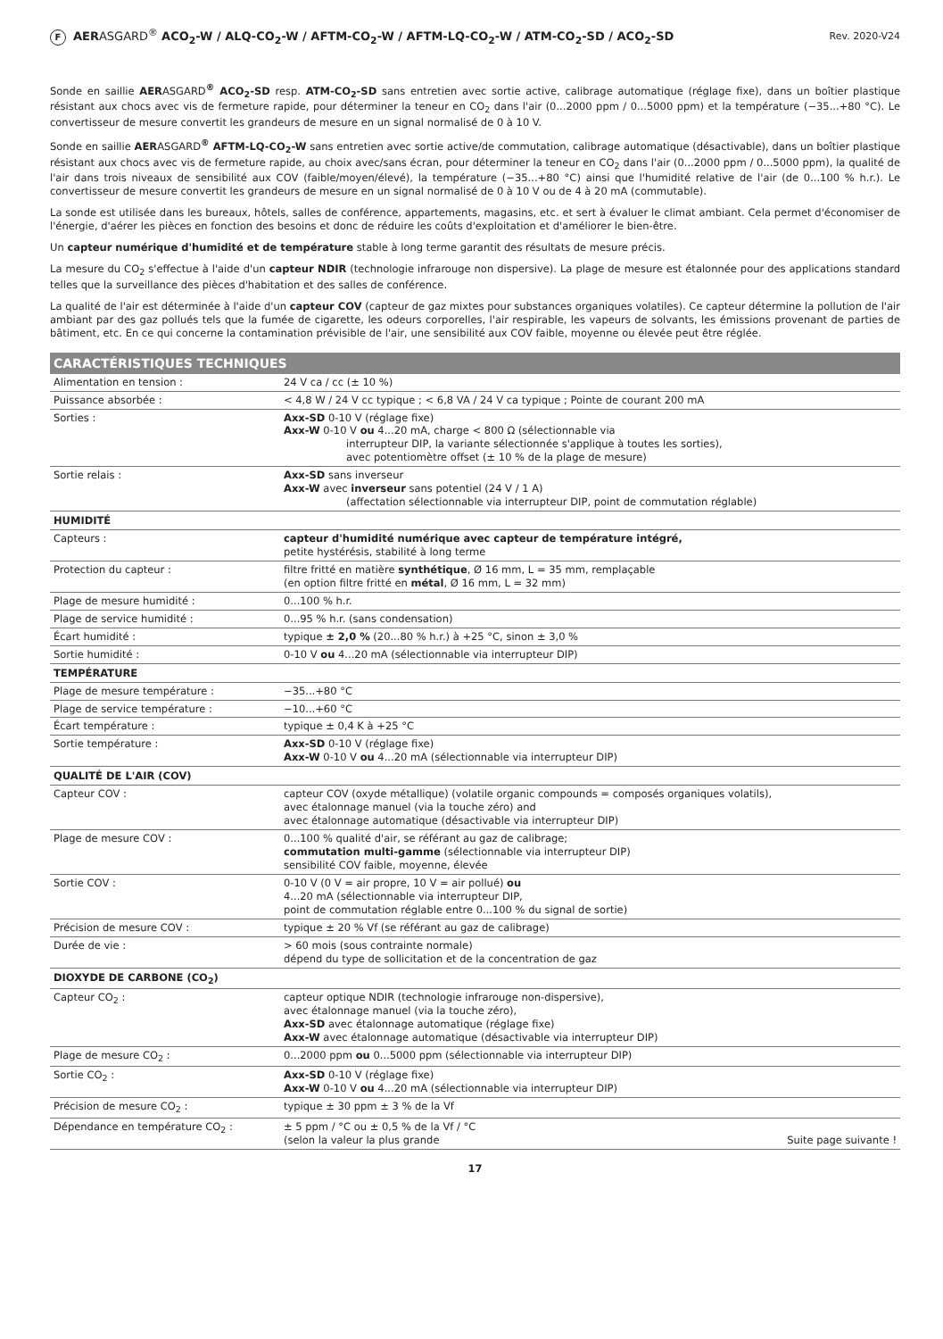F AERASGARD<sup>®</sup> ACO<sub>2</sub>-W / ALQ-CO<sub>2</sub>-W / AFTM-CO<sub>2</sub>-W / AFTM-LQ-CO<sub>2</sub>-W / ATM-CO<sub>2</sub>-SD / ACO<sub>2</sub>-SD
Rev. 2020-V24
Sonde en saillie AERASGARD<sup>®</sup> ACO<sub>2</sub>-SD resp. ATM-CO<sub>2</sub>-SD sans entretien avec sortie active, calibrage automatique (réglage fixe), dans un boîtier plastique résistant aux chocs avec vis de fermeture rapide, pour déterminer la teneur en CO<sub>2</sub> dans l'air (0...2000 ppm / 0...5000 ppm) et la température (−35...+80 °C). Le convertisseur de mesure convertit les grandeurs de mesure en un signal normalisé de 0 à 10 V.
Sonde en saillie AERASGARD<sup>®</sup> AFTM-LQ-CO<sub>2</sub>-W sans entretien avec sortie active/de commutation, calibrage automatique (désactivable), dans un boîtier plastique résistant aux chocs avec vis de fermeture rapide, au choix avec/sans écran, pour déterminer la teneur en CO<sub>2</sub> dans l'air (0...2000 ppm / 0...5000 ppm), la qualité de l'air dans trois niveaux de sensibilité aux COV (faible/moyen/élevé), la température (−35...+80 °C) ainsi que l'humidité relative de l'air (de 0...100 % h.r.). Le convertisseur de mesure convertit les grandeurs de mesure en un signal normalisé de 0 à 10 V ou de 4 à 20 mA (commutable).
La sonde est utilisée dans les bureaux, hôtels, salles de conférence, appartements, magasins, etc. et sert à évaluer le climat ambiant. Cela permet d'économiser de l'énergie, d'aérer les pièces en fonction des besoins et donc de réduire les coûts d'exploitation et d'améliorer le bien-être.
Un capteur numérique d'humidité et de température stable à long terme garantit des résultats de mesure précis.
La mesure du CO<sub>2</sub> s'effectue à l'aide d'un capteur NDIR (technologie infrarouge non dispersive). La plage de mesure est étalonnée pour des applications standard telles que la surveillance des pièces d'habitation et des salles de conférence.
La qualité de l'air est déterminée à l'aide d'un capteur COV (capteur de gaz mixtes pour substances organiques volatiles). Ce capteur détermine la pollution de l'air ambiant par des gaz pollués tels que la fumée de cigarette, les odeurs corporelles, l'air respirable, les vapeurs de solvants, les émissions provenant de parties de bâtiment, etc. En ce qui concerne la contamination prévisible de l'air, une sensibilité aux COV faible, moyenne ou élevée peut être réglée.
| CARACTÉRISTIQUES TECHNIQUES | |
| --- | --- |
| Alimentation en tension : | 24 V ca / cc (± 10 %) |
| Puissance absorbée : | < 4,8 W / 24 V cc typique ; < 6,8 VA / 24 V ca typique ; Pointe de courant 200 mA |
| Sorties : | Axx-SD 0-10 V (réglage fixe) Axx-W 0-10 V ou 4...20 mA, charge < 800 Ω (sélectionnable via interrupteur DIP, la variante sélectionnée s'applique à toutes les sorties), avec potentiomètre offset (± 10 % de la plage de mesure) |
| Sortie relais : | Axx-SD sans inverseur Axx-W avec inverseur sans potentiel (24 V / 1 A) (affectation sélectionnable via interrupteur DIP, point de commutation réglable) |
| HUMIDITÉ | |
| Capteurs : | capteur d'humidité numérique avec capteur de température intégré, petite hystérésis, stabilité à long terme |
| Protection du capteur : | filtre fritté en matière synthétique , Ø 16 mm, L = 35 mm, remplaçable (en option filtre fritté en métal , Ø 16 mm, L = 32 mm) |
| Plage de mesure humidité : | 0...100 % h.r. |
| Plage de service humidité : | 0...95 % h.r. (sans condensation) |
| Écart humidité : | typique ± 2,0 % (20...80 % h.r.) à +25 °C, sinon ± 3,0 % |
| Sortie humidité : | 0-10 V ou 4...20 mA (sélectionnable via interrupteur DIP) |
| TEMPÉRATURE | |
| Plage de mesure température : | −35...+80 °C |
| Plage de service température : | −10...+60 °C |
| Écart température : | typique ± 0,4 K à +25 °C |
| Sortie température : | Axx-SD 0-10 V (réglage fixe) Axx-W 0-10 V ou 4...20 mA (sélectionnable via interrupteur DIP) |
| QUALITÉ DE L'AIR (COV) | |
| Capteur COV : | capteur COV (oxyde métallique) (volatile organic compounds = composés organiques volatils), avec étalonnage manuel (via la touche zéro) and avec étalonnage automatique (désactivable via interrupteur DIP) |
| Plage de mesure COV : | 0...100 % qualité d'air, se référant au gaz de calibrage; commutation multi-gamme (sélectionnable via interrupteur DIP) sensibilité COV faible, moyenne, élevée |
| Sortie COV : | 0-10 V (0 V = air propre, 10 V = air pollué) ou 4...20 mA (sélectionnable via interrupteur DIP, point de commutation réglable entre 0...100 % du signal de sortie) |
| Précision de mesure COV : | typique ± 20 % Vf (se référant au gaz de calibrage) |
| Durée de vie : | > 60 mois (sous contrainte normale) dépend du type de sollicitation et de la concentration de gaz |
| DIOXYDE DE CARBONE (CO<sub>2</sub>) | |
| Capteur CO<sub>2</sub> : | capteur optique NDIR (technologie infrarouge non-dispersive), avec étalonnage manuel (via la touche zéro), Axx-SD avec étalonnage automatique (réglage fixe) Axx-W avec étalonnage automatique (désactivable via interrupteur DIP) |
| Plage de mesure CO<sub>2</sub> : | 0...2000 ppm ou 0...5000 ppm (sélectionnable via interrupteur DIP) |
| Sortie CO<sub>2</sub> : | Axx-SD 0-10 V (réglage fixe) Axx-W 0-10 V ou 4...20 mA (sélectionnable via interrupteur DIP) |
| Précision de mesure CO<sub>2</sub> : | typique ± 30 ppm ± 3 % de la Vf |
| Dépendance en température CO<sub>2</sub> : | ± 5 ppm / °C ou ± 0,5 % de la Vf / °C (selon la valeur la plus grande Suite page suivante ! |
17